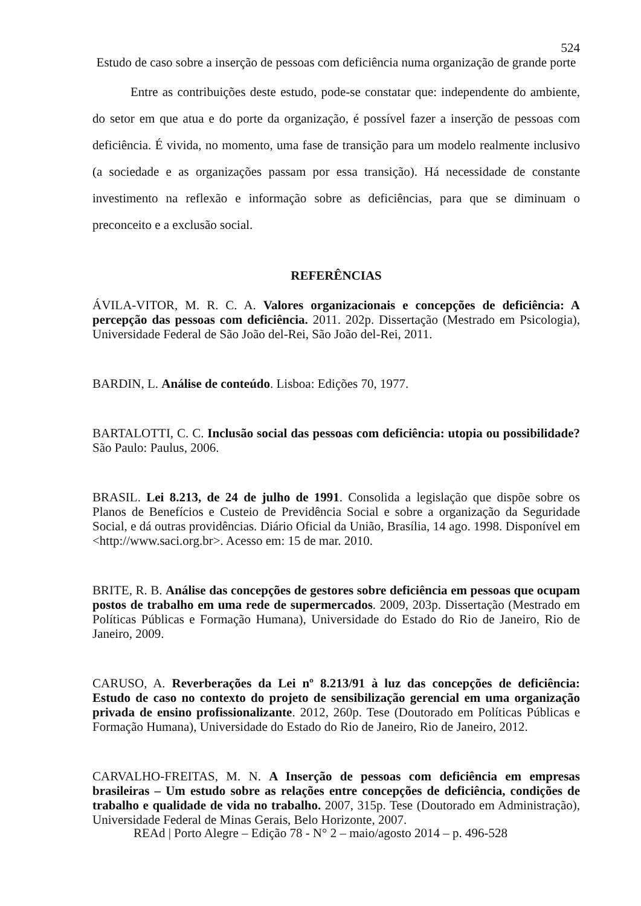524
Estudo de caso sobre a inserção de pessoas com deficiência numa organização de grande porte
Entre as contribuições deste estudo, pode-se constatar que: independente do ambiente, do setor em que atua e do porte da organização, é possível fazer a inserção de pessoas com deficiência. É vivida, no momento, uma fase de transição para um modelo realmente inclusivo (a sociedade e as organizações passam por essa transição). Há necessidade de constante investimento na reflexão e informação sobre as deficiências, para que se diminuam o preconceito e a exclusão social.
REFERÊNCIAS
ÁVILA-VITOR, M. R. C. A. Valores organizacionais e concepções de deficiência: A percepção das pessoas com deficiência. 2011. 202p. Dissertação (Mestrado em Psicologia), Universidade Federal de São João del-Rei, São João del-Rei, 2011.
BARDIN, L. Análise de conteúdo. Lisboa: Edições 70, 1977.
BARTALOTTI, C. C. Inclusão social das pessoas com deficiência: utopia ou possibilidade? São Paulo: Paulus, 2006.
BRASIL. Lei 8.213, de 24 de julho de 1991. Consolida a legislação que dispõe sobre os Planos de Benefícios e Custeio de Previdência Social e sobre a organização da Seguridade Social, e dá outras providências. Diário Oficial da União, Brasília, 14 ago. 1998. Disponível em <http://www.saci.org.br>. Acesso em: 15 de mar. 2010.
BRITE, R. B. Análise das concepções de gestores sobre deficiência em pessoas que ocupam postos de trabalho em uma rede de supermercados. 2009, 203p. Dissertação (Mestrado em Políticas Públicas e Formação Humana), Universidade do Estado do Rio de Janeiro, Rio de Janeiro, 2009.
CARUSO, A. Reverberações da Lei nº 8.213/91 à luz das concepções de deficiência: Estudo de caso no contexto do projeto de sensibilização gerencial em uma organização privada de ensino profissionalizante. 2012, 260p. Tese (Doutorado em Políticas Públicas e Formação Humana), Universidade do Estado do Rio de Janeiro, Rio de Janeiro, 2012.
CARVALHO-FREITAS, M. N. A Inserção de pessoas com deficiência em empresas brasileiras – Um estudo sobre as relações entre concepções de deficiência, condições de trabalho e qualidade de vida no trabalho. 2007, 315p. Tese (Doutorado em Administração), Universidade Federal de Minas Gerais, Belo Horizonte, 2007.
REAd | Porto Alegre – Edição 78 - N° 2 – maio/agosto 2014 – p. 496-528